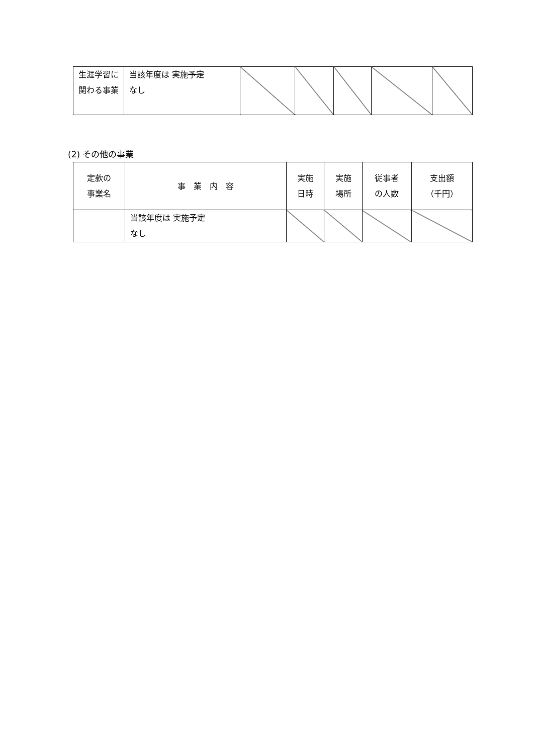| 生涯学習に関わる事業 | 当該年度は 実施 予定 なし | | | | | |
(2) その他の事業
| 定款の 事業名 | 事 業 内 容 | 実施 日時 | 実施 場所 | 従事者 の人数 | 支出額 （千円） |
| --- | --- | --- | --- | --- | --- |
| | 当該年度は 実施 予定 なし | | | | |